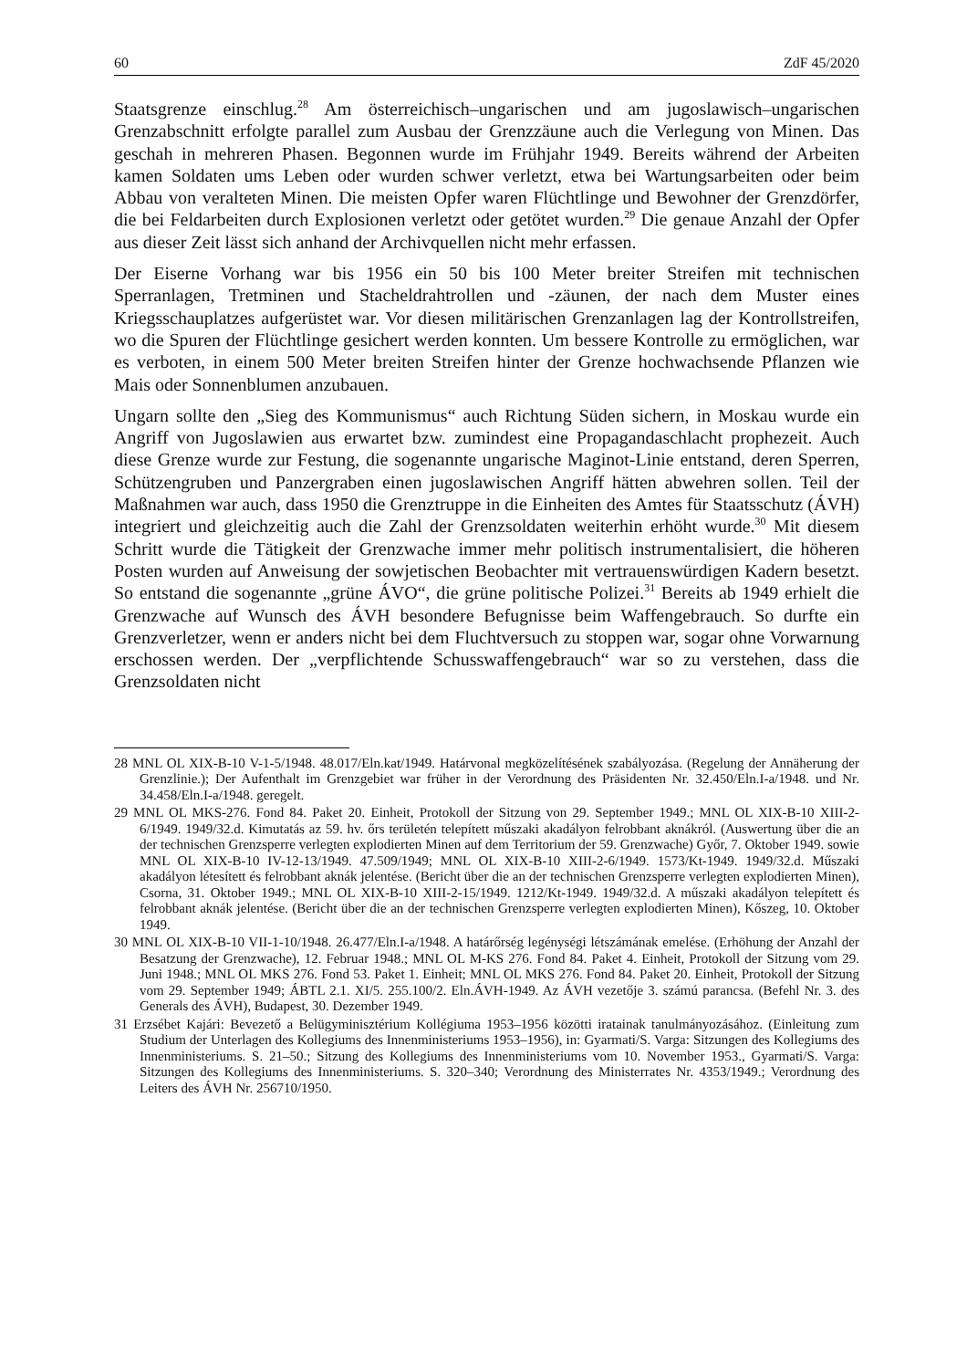60 ZdF 45/2020
Staatsgrenze einschlug.<sup>28</sup> Am österreichisch–ungarischen und am jugoslawisch–ungarischen Grenzabschnitt erfolgte parallel zum Ausbau der Grenzzäune auch die Verlegung von Minen. Das geschah in mehreren Phasen. Begonnen wurde im Frühjahr 1949. Bereits während der Arbeiten kamen Soldaten ums Leben oder wurden schwer verletzt, etwa bei Wartungsarbeiten oder beim Abbau von veralteten Minen. Die meisten Opfer waren Flüchtlinge und Bewohner der Grenzdörfer, die bei Feldarbeiten durch Explosionen verletzt oder getötet wurden.<sup>29</sup> Die genaue Anzahl der Opfer aus dieser Zeit lässt sich anhand der Archivquellen nicht mehr erfassen.
Der Eiserne Vorhang war bis 1956 ein 50 bis 100 Meter breiter Streifen mit technischen Sperranlagen, Tretminen und Stacheldrahtrollen und -zäunen, der nach dem Muster eines Kriegsschauplatzes aufgerüstet war. Vor diesen militärischen Grenzanlagen lag der Kontrollstreifen, wo die Spuren der Flüchtlinge gesichert werden konnten. Um bessere Kontrolle zu ermöglichen, war es verboten, in einem 500 Meter breiten Streifen hinter der Grenze hochwachsende Pflanzen wie Mais oder Sonnenblumen anzubauen.
Ungarn sollte den „Sieg des Kommunismus“ auch Richtung Süden sichern, in Moskau wurde ein Angriff von Jugoslawien aus erwartet bzw. zumindest eine Propagandaschlacht prophezeit. Auch diese Grenze wurde zur Festung, die sogenannte ungarische Maginot-Linie entstand, deren Sperren, Schützengruben und Panzergraben einen jugoslawischen Angriff hätten abwehren sollen. Teil der Maßnahmen war auch, dass 1950 die Grenztruppe in die Einheiten des Amtes für Staatsschutz (ÁVH) integriert und gleichzeitig auch die Zahl der Grenzsoldaten weiterhin erhöht wurde.<sup>30</sup> Mit diesem Schritt wurde die Tätigkeit der Grenzwache immer mehr politisch instrumentalisiert, die höheren Posten wurden auf Anweisung der sowjetischen Beobachter mit vertrauenswürdigen Kadern besetzt. So entstand die sogenannte „grüne ÁVO“, die grüne politische Polizei.<sup>31</sup> Bereits ab 1949 erhielt die Grenzwache auf Wunsch des ÁVH besondere Befugnisse beim Waffengebrauch. So durfte ein Grenzverletzer, wenn er anders nicht bei dem Fluchtversuch zu stoppen war, sogar ohne Vorwarnung erschossen werden. Der „verpflichtende Schusswaffengebrauch“ war so zu verstehen, dass die Grenzsoldaten nicht
28 MNL OL XIX-B-10 V-1-5/1948. 48.017/Eln.kat/1949. Határvonal megközelítésének szabályozása. (Regelung der Annäherung der Grenzlinie.); Der Aufenthalt im Grenzgebiet war früher in der Verordnung des Präsidenten Nr. 32.450/Eln.I-a/1948. und Nr. 34.458/Eln.I-a/1948. geregelt.
29 MNL OL MKS-276. Fond 84. Paket 20. Einheit, Protokoll der Sitzung von 29. September 1949.; MNL OL XIX-B-10 XIII-2-6/1949. 1949/32.d. Kimutatás az 59. hv. őrs területén telepített műszaki akadályon felrobbant aknákról. (Auswertung über die an der technischen Grenzsperre verlegten explodierten Minen auf dem Territorium der 59. Grenzwache) Győr, 7. Oktober 1949. sowie MNL OL XIX-B-10 IV-12-13/1949. 47.509/1949; MNL OL XIX-B-10 XIII-2-6/1949. 1573/Kt-1949. 1949/32.d. Műszaki akadályon létesített és felrobbant aknák jelentése. (Bericht über die an der technischen Grenzsperre verlegten explodierten Minen), Csorna, 31. Oktober 1949.; MNL OL XIX-B-10 XIII-2-15/1949. 1212/Kt-1949. 1949/32.d. A műszaki akadályon telepített és felrobbant aknák jelentése. (Bericht über die an der technischen Grenzsperre verlegten explodierten Minen), Kőszeg, 10. Oktober 1949.
30 MNL OL XIX-B-10 VII-1-10/1948. 26.477/Eln.I-a/1948. A határőrség legénységi létszámának emelése. (Erhöhung der Anzahl der Besatzung der Grenzwache), 12. Februar 1948.; MNL OL M-KS 276. Fond 84. Paket 4. Einheit, Protokoll der Sitzung vom 29. Juni 1948.; MNL OL MKS 276. Fond 53. Paket 1. Einheit; MNL OL MKS 276. Fond 84. Paket 20. Einheit, Protokoll der Sitzung vom 29. September 1949; ÁBTL 2.1. XI/5. 255.100/2. Eln.ÁVH-1949. Az ÁVH vezetője 3. számú parancsa. (Befehl Nr. 3. des Generals des ÁVH), Budapest, 30. Dezember 1949.
31 Erzsébet Kajári: Bevezető a Belügyminisztérium Kollégiuma 1953–1956 közötti iratainak tanulmányozásához. (Einleitung zum Studium der Unterlagen des Kollegiums des Innenministeriums 1953–1956), in: Gyarmati/S. Varga: Sitzungen des Kollegiums des Innenministeriums. S. 21–50.; Sitzung des Kollegiums des Innenministeriums vom 10. November 1953., Gyarmati/S. Varga: Sitzungen des Kollegiums des Innenministeriums. S. 320–340; Verordnung des Ministerrates Nr. 4353/1949.; Verordnung des Leiters des ÁVH Nr. 256710/1950.